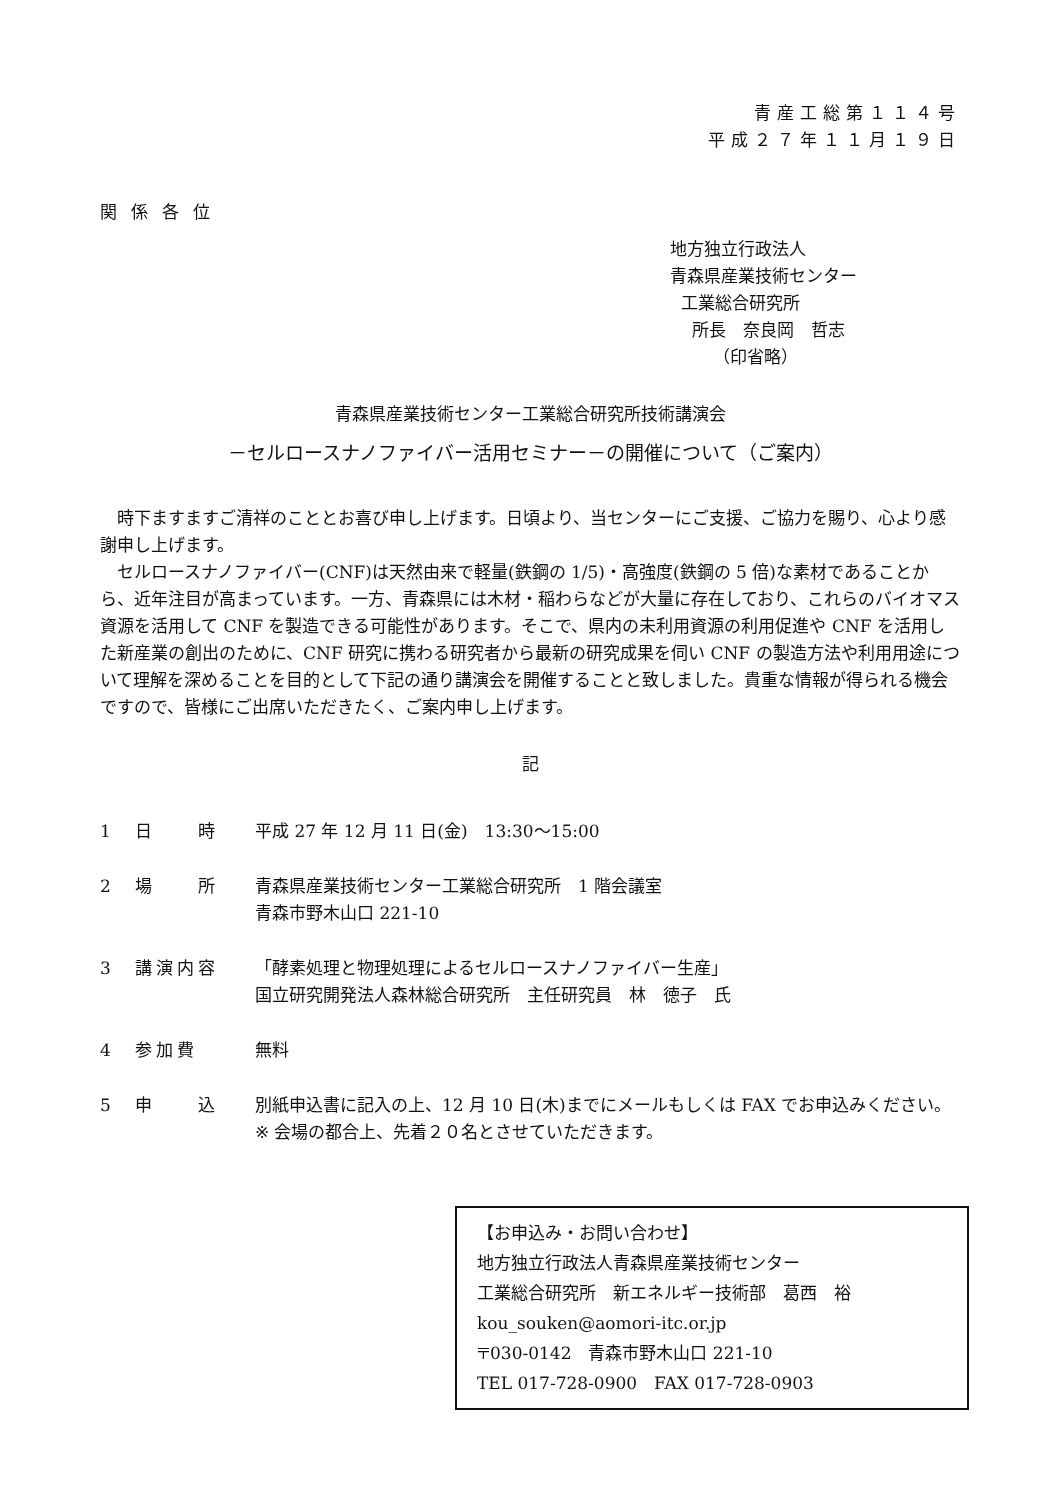青産工総第１１４号
平成２７年１１月１９日
関係各位
地方独立行政法人
青森県産業技術センター
工業総合研究所
所長　奈良岡　哲志
（印省略）
青森県産業技術センター工業総合研究所技術講演会
－セルロースナノファイバー活用セミナー－の開催について（ご案内）
時下ますますご清祥のこととお喜び申し上げます。日頃より、当センターにご支援、ご協力を賜り、心より感謝申し上げます。
セルロースナノファイバー(CNF)は天然由来で軽量(鉄鋼の 1/5)・高強度(鉄鋼の 5 倍)な素材であることから、近年注目が高まっています。一方、青森県には木材・稲わらなどが大量に存在しており、これらのバイオマス資源を活用して CNF を製造できる可能性があります。そこで、県内の未利用資源の利用促進や CNF を活用した新産業の創出のために、CNF 研究に携わる研究者から最新の研究成果を伺い CNF の製造方法や利用用途について理解を深めることを目的として下記の通り講演会を開催することと致しました。貴重な情報が得られる機会ですので、皆様にご出席いただきたく、ご案内申し上げます。
記
1 日　　時 平成 27 年 12 月 11 日(金)　13:30～15:00
2 場　　所 青森県産業技術センター工業総合研究所　1 階会議室
青森市野木山口 221-10
3 講演内容 「酵素処理と物理処理によるセルロースナノファイバー生産」
国立研究開発法人森林総合研究所　主任研究員　林　徳子　氏
4 参加費 無料
5 申　　込 別紙申込書に記入の上、12 月 10 日(木)までにメールもしくは FAX でお申込みください。
※ 会場の都合上、先着２０名とさせていただきます。
【お申込み・お問い合わせ】
地方独立行政法人青森県産業技術センター
工業総合研究所　新エネルギー技術部　葛西　裕
kou_souken@aomori-itc.or.jp
〒030-0142　青森市野木山口 221-10
TEL 017-728-0900　FAX 017-728-0903